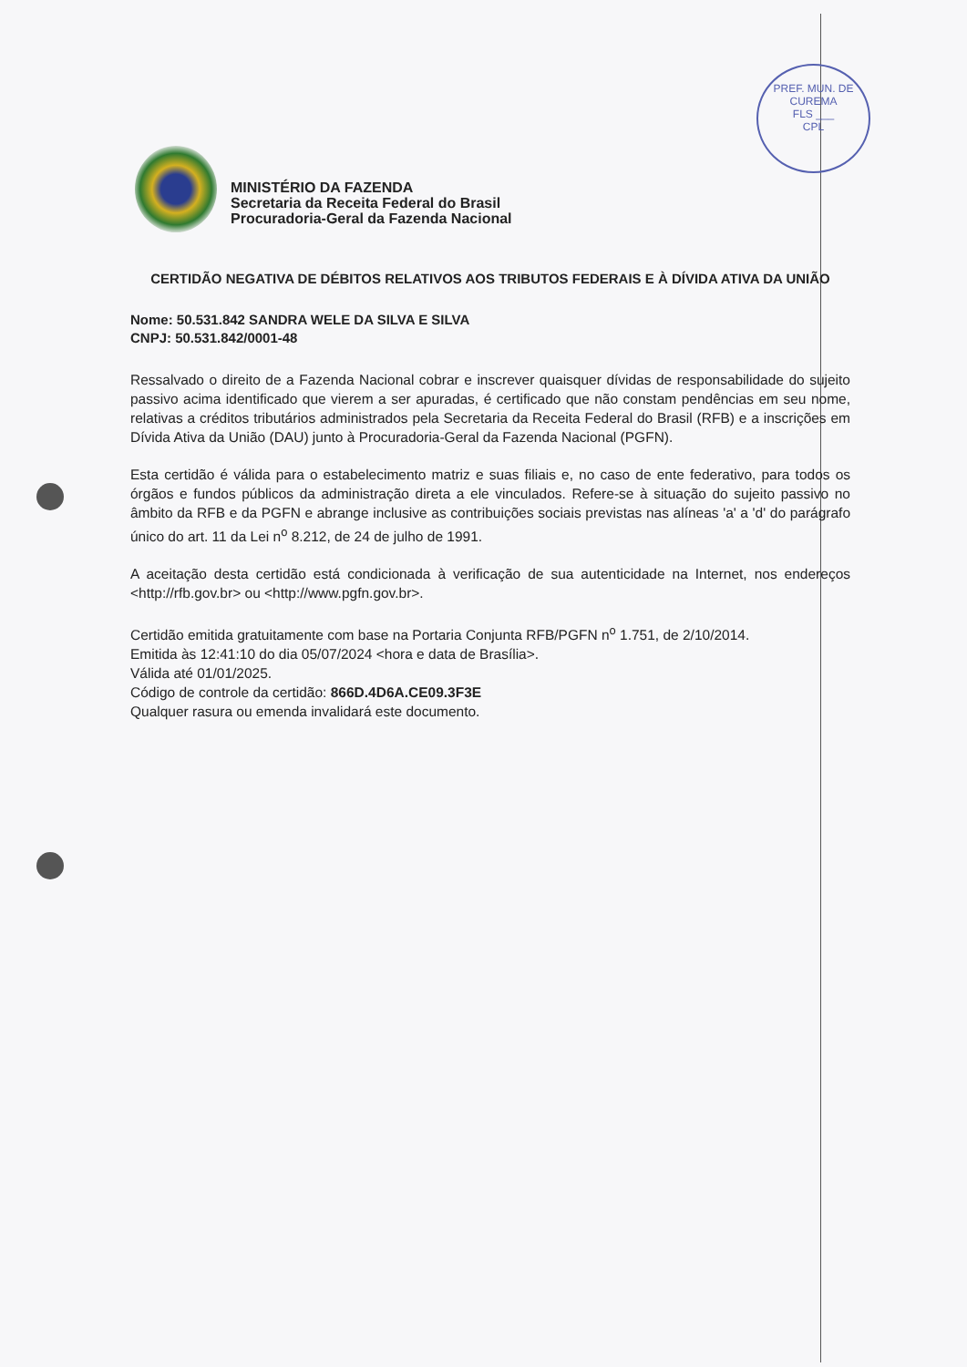PREF. MUN. DE CUREMA
FLS ___
CPL
MINISTÉRIO DA FAZENDA
Secretaria da Receita Federal do Brasil
Procuradoria-Geral da Fazenda Nacional
CERTIDÃO NEGATIVA DE DÉBITOS RELATIVOS AOS TRIBUTOS FEDERAIS E À DÍVIDA ATIVA DA UNIÃO
Nome: 50.531.842 SANDRA WELE DA SILVA E SILVA
CNPJ: 50.531.842/0001-48
Ressalvado o direito de a Fazenda Nacional cobrar e inscrever quaisquer dívidas de responsabilidade do sujeito passivo acima identificado que vierem a ser apuradas, é certificado que não constam pendências em seu nome, relativas a créditos tributários administrados pela Secretaria da Receita Federal do Brasil (RFB) e a inscrições em Dívida Ativa da União (DAU) junto à Procuradoria-Geral da Fazenda Nacional (PGFN).
Esta certidão é válida para o estabelecimento matriz e suas filiais e, no caso de ente federativo, para todos os órgãos e fundos públicos da administração direta a ele vinculados. Refere-se à situação do sujeito passivo no âmbito da RFB e da PGFN e abrange inclusive as contribuições sociais previstas nas alíneas 'a' a 'd' do parágrafo único do art. 11 da Lei n<sup>o</sup> 8.212, de 24 de julho de 1991.
A aceitação desta certidão está condicionada à verificação de sua autenticidade na Internet, nos endereços <http://rfb.gov.br> ou <http://www.pgfn.gov.br>.
Certidão emitida gratuitamente com base na Portaria Conjunta RFB/PGFN n<sup>o</sup> 1.751, de 2/10/2014.
Emitida às 12:41:10 do dia 05/07/2024 <hora e data de Brasília>.
Válida até 01/01/2025.
Código de controle da certidão: 866D.4D6A.CE09.3F3E
Qualquer rasura ou emenda invalidará este documento.